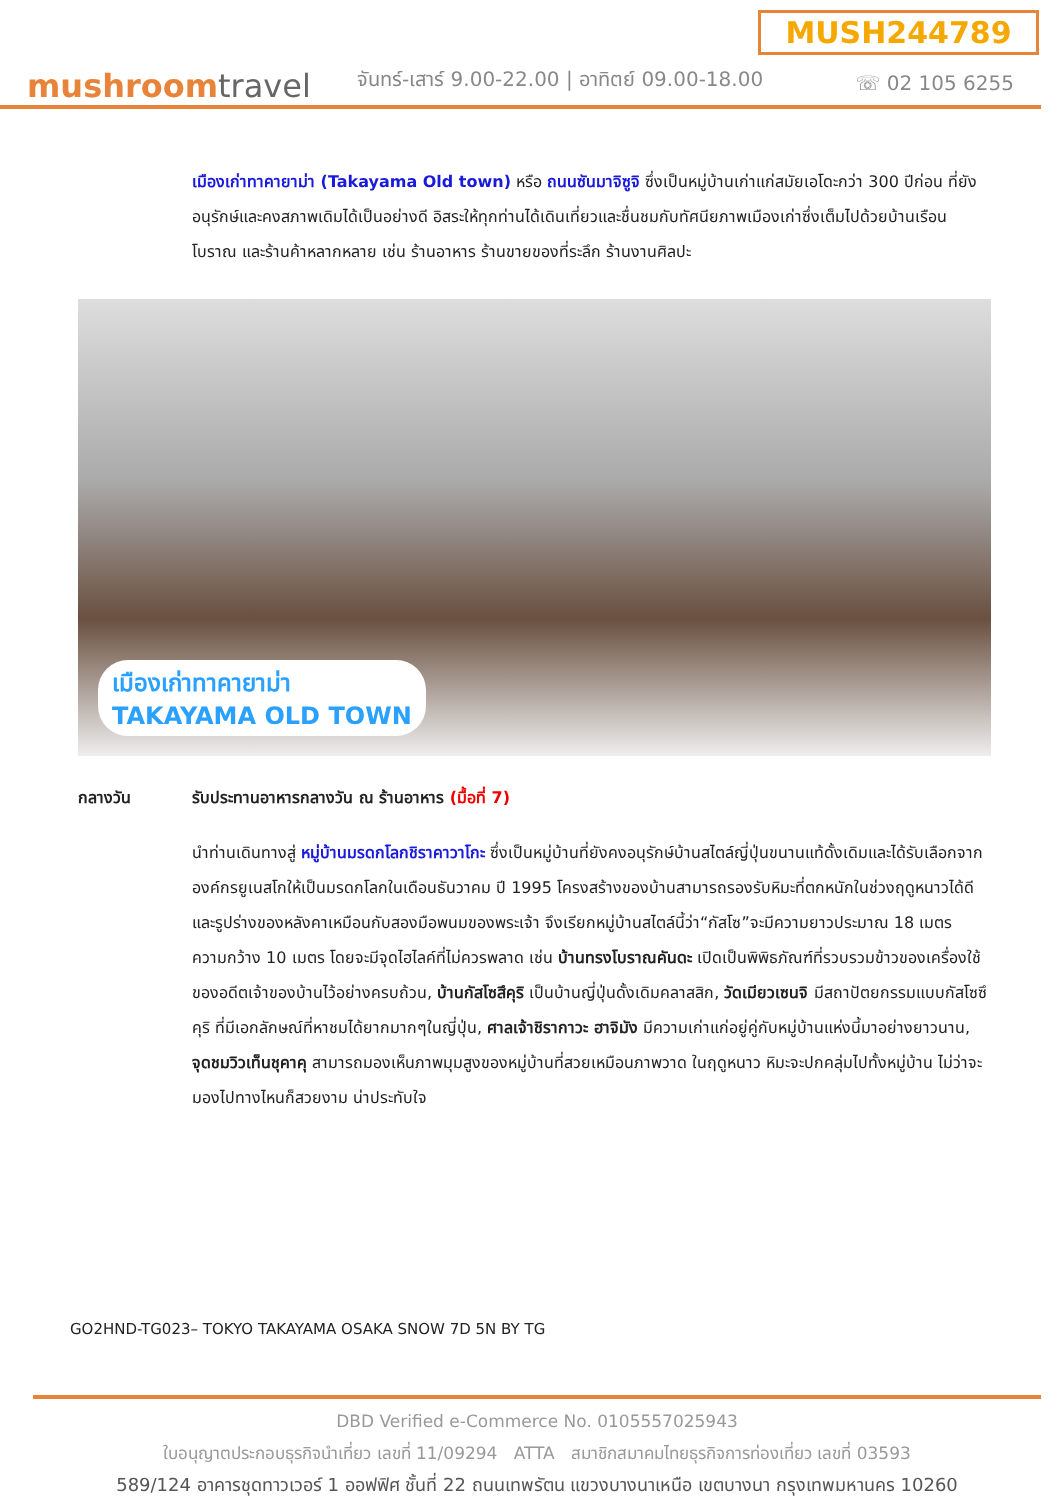MUSH244789
mushroomtravel
จันทร์-เสาร์ 9.00-22.00 | อาทิตย์ 09.00-18.00
☏ 02 105 6255
เมืองเก่าทาคายาม่า (Takayama Old town) หรือ ถนนซันมาจิซูจิ ซึ่งเป็นหมู่บ้านเก่าแก่สมัยเอโดะกว่า 300 ปีก่อน ที่ยังอนุรักษ์และคงสภาพเดิมได้เป็นอย่างดี อิสระให้ทุกท่านได้เดินเที่ยวและชื่นชมกับทัศนียภาพเมืองเก่าซึ่งเต็มไปด้วยบ้านเรือนโบราณ และร้านค้าหลากหลาย เช่น ร้านอาหาร ร้านขายของที่ระลึก ร้านงานศิลปะ
เมืองเก่าทาคายาม่า
TAKAYAMA OLD TOWN
กลางวัน รับประทานอาหารกลางวัน ณ ร้านอาหาร (มื้อที่ 7)
นำท่านเดินทางสู่ หมู่บ้านมรดกโลกชิราคาวาโกะ ซึ่งเป็นหมู่บ้านที่ยังคงอนุรักษ์บ้านสไตล์ญี่ปุ่นขนานแท้ดั้งเดิมและได้รับเลือกจากองค์กรยูเนสโกให้เป็นมรดกโลกในเดือนธันวาคม ปี 1995 โครงสร้างของบ้านสามารถรองรับหิมะที่ตกหนักในช่วงฤดูหนาวได้ดี และรูปร่างของหลังคาเหมือนกับสองมือพนมของพระเจ้า จึงเรียกหมู่บ้านสไตล์นี้ว่า“กัสโซ”จะมีความยาวประมาณ 18 เมตร ความกว้าง 10 เมตร โดยจะมีจุดไฮไลค์ที่ไม่ควรพลาด เช่น บ้านทรงโบราณคันดะ เปิดเป็นพิพิธภัณฑ์ที่รวบรวมข้าวของเครื่องใช้ของอดีตเจ้าของบ้านไว้อย่างครบถ้วน, บ้านกัสโซสึคุริ เป็นบ้านญี่ปุ่นดั้งเดิมคลาสสิก, วัดเมียวเซนจิ มีสถาปัตยกรรมแบบกัสโซซึคุริ ที่มีเอกลักษณ์ที่หาชมได้ยากมากๆในญี่ปุ่น, ศาลเจ้าชิรากาวะ ฮาจิมัง มีความเก่าแก่อยู่คู่กับหมู่บ้านแห่งนี้มาอย่างยาวนาน, จุดชมวิวเท็นชุคาคุ สามารถมองเห็นภาพมุมสูงของหมู่บ้านที่สวยเหมือนภาพวาด ในฤดูหนาว หิมะจะปกคลุ่มไปทั้งหมู่บ้าน ไม่ว่าจะมองไปทางไหนก็สวยงาม น่าประทับใจ
GO2HND-TG023– TOKYO TAKAYAMA OSAKA SNOW 7D 5N BY TG
DBD Verified e-Commerce No. 0105557025943
ใบอนุญาตประกอบธุรกิจนำเที่ยว เลขที่ 11/09294 ATTA สมาชิกสมาคมไทยธุรกิจการท่องเที่ยว เลขที่ 03593
589/124 อาคารชุดทาวเวอร์ 1 ออฟฟิศ ชั้นที่ 22 ถนนเทพรัตน แขวงบางนาเหนือ เขตบางนา กรุงเทพมหานคร 10260